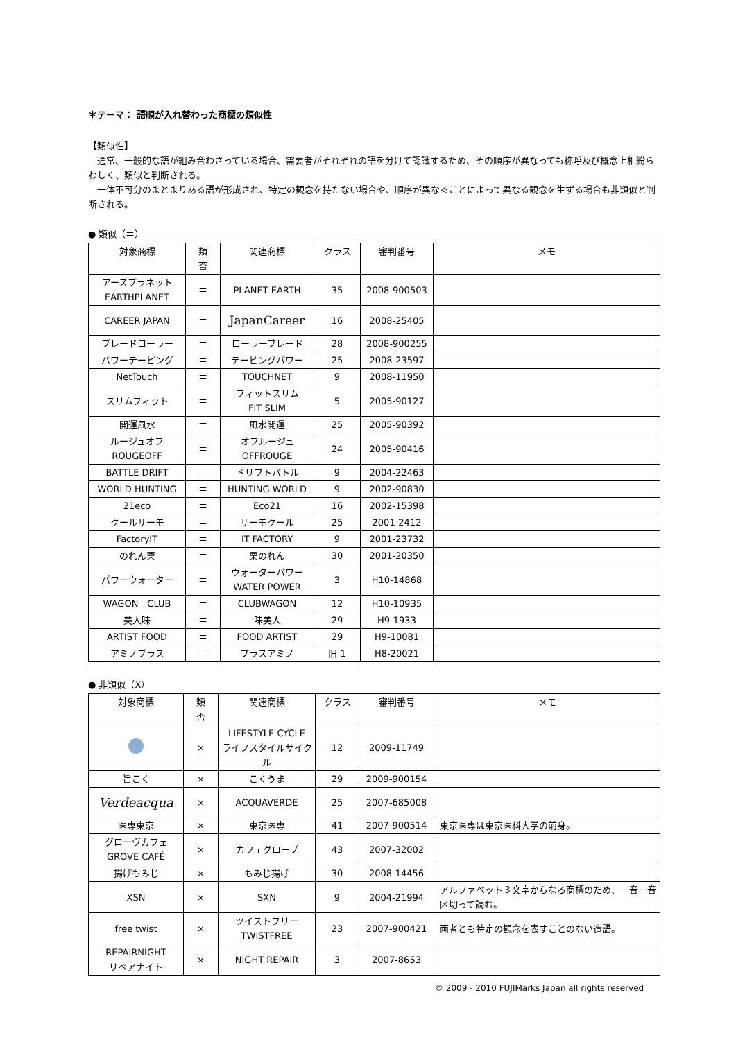＊テーマ： 語順が入れ替わった商標の類似性
【類似性】
通常、一般的な語が組み合わさっている場合、需要者がそれぞれの語を分けて認識するため、その順序が異なっても称呼及び概念上相紛らわしく、類似と判断される。
一体不可分のまとまりある語が形成され、特定の観念を持たない場合や、順序が異なることによって異なる観念を生ずる場合も非類似と判断される。
● 類似（＝）
| 対象商標 | 類 否 | 関連商標 | クラス | 審判番号 | メモ |
| --- | --- | --- | --- | --- | --- |
| アースプラネット EARTHPLANET | ＝ | PLANET EARTH | 35 | 2008-900503 | |
| CAREER JAPAN | ＝ | JapanCareer | 16 | 2008-25405 | |
| ブレードローラー | ＝ | ローラーブレード | 28 | 2008-900255 | |
| パワーテーピング | ＝ | テーピングパワー | 25 | 2008-23597 | |
| NetTouch | ＝ | TOUCHNET | 9 | 2008-11950 | |
| スリムフィット | ＝ | フィットスリム FIT SLIM | 5 | 2005-90127 | |
| 開運風水 | ＝ | 風水開運 | 25 | 2005-90392 | |
| ルージュオフ ROUGEOFF | ＝ | オフルージュ OFFROUGE | 24 | 2005-90416 | |
| BATTLE DRIFT | ＝ | ドリフトバトル | 9 | 2004-22463 | |
| WORLD HUNTING | ＝ | HUNTING WORLD | 9 | 2002-90830 | |
| 21eco | ＝ | Eco21 | 16 | 2002-15398 | |
| クールサーモ | ＝ | サーモクール | 25 | 2001-2412 | |
| FactoryIT | ＝ | IT FACTORY | 9 | 2001-23732 | |
| のれん栗 | ＝ | 栗のれん | 30 | 2001-20350 | |
| パワーウォーター | ＝ | ウォーターパワー WATER POWER | 3 | H10-14868 | |
| WAGON CLUB | ＝ | CLUBWAGON | 12 | H10-10935 | |
| 美人味 | ＝ | 味美人 | 29 | H9-1933 | |
| ARTIST FOOD | ＝ | FOOD ARTIST | 29 | H9-10081 | |
| アミノプラス | ＝ | プラスアミノ | 旧 1 | H8-20021 | |
● 非類似（X）
| 対象商標 | 類 否 | 関連商標 | クラス | 審判番号 | メモ |
| --- | --- | --- | --- | --- | --- |
| | × | LIFESTYLE CYCLE ライフスタイルサイクル | 12 | 2009-11749 | |
| 旨こく | × | こくうま | 29 | 2009-900154 | |
| Verdeacqua | × | ACQUAVERDE | 25 | 2007-685008 | |
| 医専東京 | × | 東京医専 | 41 | 2007-900514 | 東京医専は東京医科大学の前身。 |
| グローヴカフェ GROVE CAFÉ | × | カフェグローブ | 43 | 2007-32002 | |
| 揚げもみじ | × | もみじ揚げ | 30 | 2008-14456 | |
| XSN | × | SXN | 9 | 2004-21994 | アルファベット３文字からなる商標のため、一音一音区切って読む。 |
| free twist | × | ツイストフリー TWISTFREE | 23 | 2007-900421 | 両者とも特定の観念を表すことのない造語。 |
| REPAIRNIGHT リペアナイト | × | NIGHT REPAIR | 3 | 2007-8653 | |
© 2009 - 2010 FUJIMarks Japan all rights reserved